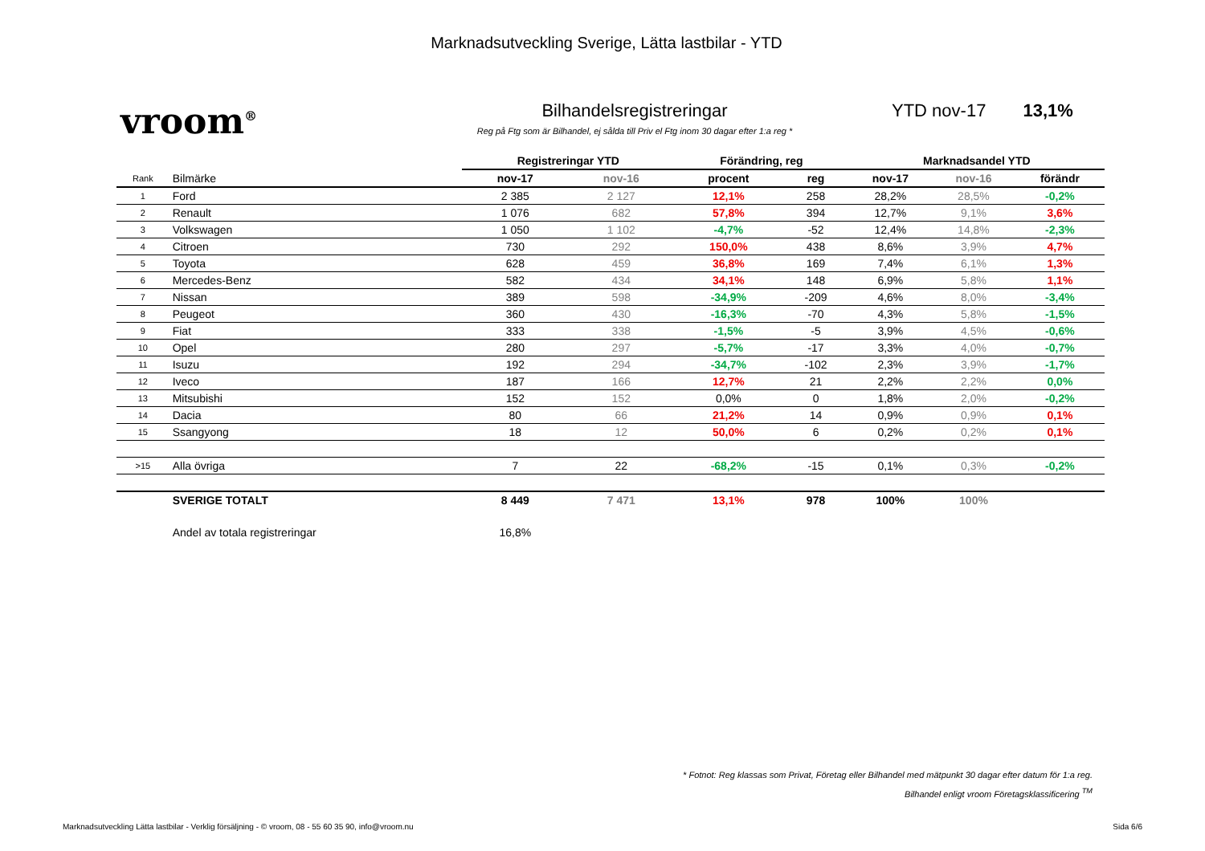Marknadsutveckling Sverige, Lätta lastbilar - YTD
vroom<sup>®</sup>
Bilhandelsregistreringar
Reg på Ftg som är Bilhandel, ej sålda till Priv el Ftg inom 30 dagar efter 1:a reg *
YTD nov-17 13,1%
| | | Registreringar YTD | | Förändring, reg | | Marknadsandel YTD | | |
| --- | --- | --- | --- | --- | --- | --- | --- | --- |
| Rank | Bilmärke | nov-17 | nov-16 | procent | reg | nov-17 | nov-16 | förändr |
| 1 | Ford | 2 385 | 2 127 | 12,1% | 258 | 28,2% | 28,5% | -0,2% |
| 2 | Renault | 1 076 | 682 | 57,8% | 394 | 12,7% | 9,1% | 3,6% |
| 3 | Volkswagen | 1 050 | 1 102 | -4,7% | -52 | 12,4% | 14,8% | -2,3% |
| 4 | Citroen | 730 | 292 | 150,0% | 438 | 8,6% | 3,9% | 4,7% |
| 5 | Toyota | 628 | 459 | 36,8% | 169 | 7,4% | 6,1% | 1,3% |
| 6 | Mercedes-Benz | 582 | 434 | 34,1% | 148 | 6,9% | 5,8% | 1,1% |
| 7 | Nissan | 389 | 598 | -34,9% | -209 | 4,6% | 8,0% | -3,4% |
| 8 | Peugeot | 360 | 430 | -16,3% | -70 | 4,3% | 5,8% | -1,5% |
| 9 | Fiat | 333 | 338 | -1,5% | -5 | 3,9% | 4,5% | -0,6% |
| 10 | Opel | 280 | 297 | -5,7% | -17 | 3,3% | 4,0% | -0,7% |
| 11 | Isuzu | 192 | 294 | -34,7% | -102 | 2,3% | 3,9% | -1,7% |
| 12 | Iveco | 187 | 166 | 12,7% | 21 | 2,2% | 2,2% | 0,0% |
| 13 | Mitsubishi | 152 | 152 | 0,0% | 0 | 1,8% | 2,0% | -0,2% |
| 14 | Dacia | 80 | 66 | 21,2% | 14 | 0,9% | 0,9% | 0,1% |
| 15 | Ssangyong | 18 | 12 | 50,0% | 6 | 0,2% | 0,2% | 0,1% |
| >15 | Alla övriga | 7 | 22 | -68,2% | -15 | 0,1% | 0,3% | -0,2% |
| | SVERIGE TOTALT | 8 449 | 7 471 | 13,1% | 978 | 100% | 100% | |
| | Andel av totala registreringar | 16,8% | | | | | | |
* Fotnot: Reg klassas som Privat, Företag eller Bilhandel med mätpunkt 30 dagar efter datum för 1:a reg.
Bilhandel enligt vroom Företagsklassificering <sup>TM</sup>
Marknadsutveckling Lätta lastbilar - Verklig försäljning - © vroom, 08 - 55 60 35 90, info@vroom.nu Sida 6/6